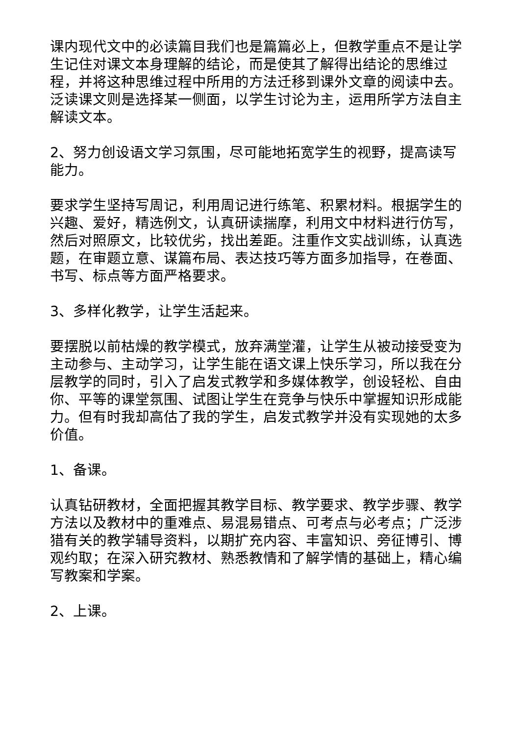课内现代文中的必读篇目我们也是篇篇必上，但教学重点不是让学生记住对课文本身理解的结论，而是使其了解得出结论的思维过程，并将这种思维过程中所用的方法迁移到课外文章的阅读中去。泛读课文则是选择某一侧面，以学生讨论为主，运用所学方法自主解读文本。
2、努力创设语文学习氛围，尽可能地拓宽学生的视野，提高读写能力。
要求学生坚持写周记，利用周记进行练笔、积累材料。根据学生的兴趣、爱好，精选例文，认真研读揣摩，利用文中材料进行仿写，然后对照原文，比较优劣，找出差距。注重作文实战训练，认真选题，在审题立意、谋篇布局、表达技巧等方面多加指导，在卷面、书写、标点等方面严格要求。
3、多样化教学，让学生活起来。
要摆脱以前枯燥的教学模式，放弃满堂灌，让学生从被动接受变为主动参与、主动学习，让学生能在语文课上快乐学习，所以我在分层教学的同时，引入了启发式教学和多媒体教学，创设轻松、自由你、平等的课堂氛围、试图让学生在竞争与快乐中掌握知识形成能力。但有时我却高估了我的学生，启发式教学并没有实现她的太多价值。
1、备课。
认真钻研教材，全面把握其教学目标、教学要求、教学步骤、教学方法以及教材中的重难点、易混易错点、可考点与必考点；广泛涉猎有关的教学辅导资料，以期扩充内容、丰富知识、旁征博引、博观约取；在深入研究教材、熟悉教情和了解学情的基础上，精心编写教案和学案。
2、上课。